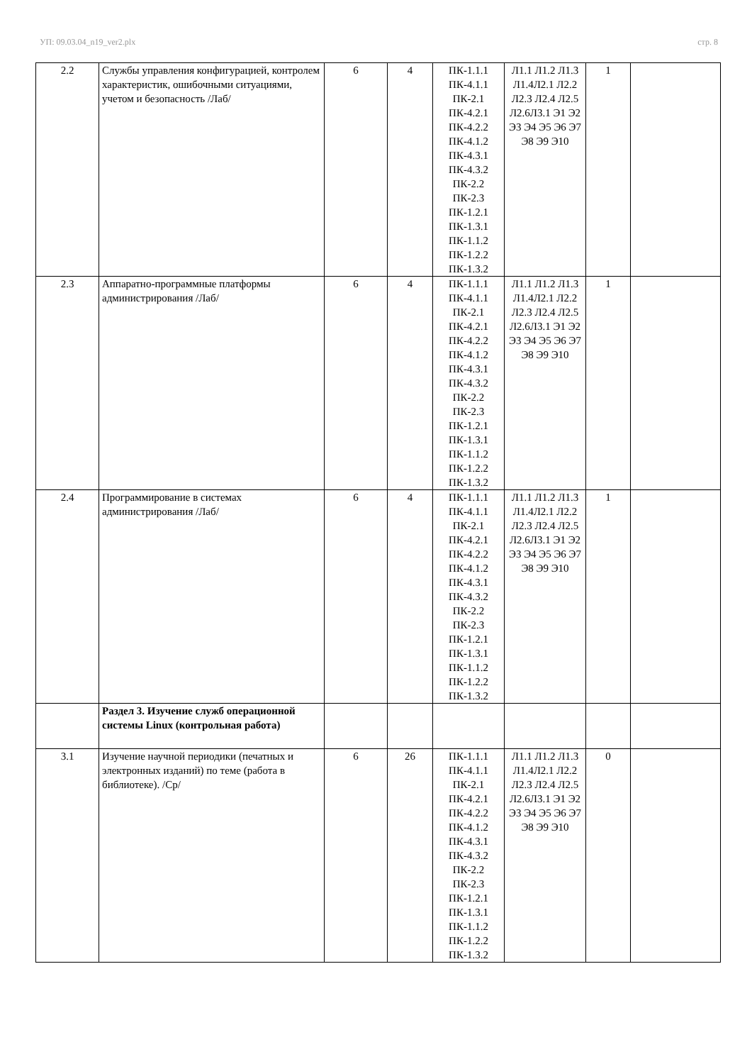УП: 09.03.04_n19_ver2.plx стр. 8
| 2.2 | Службы управления конфигурацией, контролем характеристик, ошибочными ситуациями, учетом и безопасность /Лаб/ | 6 | 4 | ПК-1.1.1 ПК-4.1.1 ПК-2.1 ПК-4.2.1 ПК-4.2.2 ПК-4.1.2 ПК-4.3.1 ПК-4.3.2 ПК-2.2 ПК-2.3 ПК-1.2.1 ПК-1.3.1 ПК-1.1.2 ПК-1.2.2 ПК-1.3.2 | Л1.1 Л1.2 Л1.3 Л1.4Л2.1 Л2.2 Л2.3 Л2.4 Л2.5 Л2.6Л3.1 Э1 Э2 Э3 Э4 Э5 Э6 Э7 Э8 Э9 Э10 | 1 | |
| 2.3 | Аппаратно-программные платформы администрирования /Лаб/ | 6 | 4 | ПК-1.1.1 ПК-4.1.1 ПК-2.1 ПК-4.2.1 ПК-4.2.2 ПК-4.1.2 ПК-4.3.1 ПК-4.3.2 ПК-2.2 ПК-2.3 ПК-1.2.1 ПК-1.3.1 ПК-1.1.2 ПК-1.2.2 ПК-1.3.2 | Л1.1 Л1.2 Л1.3 Л1.4Л2.1 Л2.2 Л2.3 Л2.4 Л2.5 Л2.6Л3.1 Э1 Э2 Э3 Э4 Э5 Э6 Э7 Э8 Э9 Э10 | 1 | |
| 2.4 | Программирование в системах администрирования /Лаб/ | 6 | 4 | ПК-1.1.1 ПК-4.1.1 ПК-2.1 ПК-4.2.1 ПК-4.2.2 ПК-4.1.2 ПК-4.3.1 ПК-4.3.2 ПК-2.2 ПК-2.3 ПК-1.2.1 ПК-1.3.1 ПК-1.1.2 ПК-1.2.2 ПК-1.3.2 | Л1.1 Л1.2 Л1.3 Л1.4Л2.1 Л2.2 Л2.3 Л2.4 Л2.5 Л2.6Л3.1 Э1 Э2 Э3 Э4 Э5 Э6 Э7 Э8 Э9 Э10 | 1 | |
| | Раздел 3. Изучение служб операционной системы Linux (контрольная работа) | | | | | | |
| 3.1 | Изучение научной периодики (печатных и электронных изданий) по теме (работа в библиотеке). /Ср/ | 6 | 26 | ПК-1.1.1 ПК-4.1.1 ПК-2.1 ПК-4.2.1 ПК-4.2.2 ПК-4.1.2 ПК-4.3.1 ПК-4.3.2 ПК-2.2 ПК-2.3 ПК-1.2.1 ПК-1.3.1 ПК-1.1.2 ПК-1.2.2 ПК-1.3.2 | Л1.1 Л1.2 Л1.3 Л1.4Л2.1 Л2.2 Л2.3 Л2.4 Л2.5 Л2.6Л3.1 Э1 Э2 Э3 Э4 Э5 Э6 Э7 Э8 Э9 Э10 | 0 | |